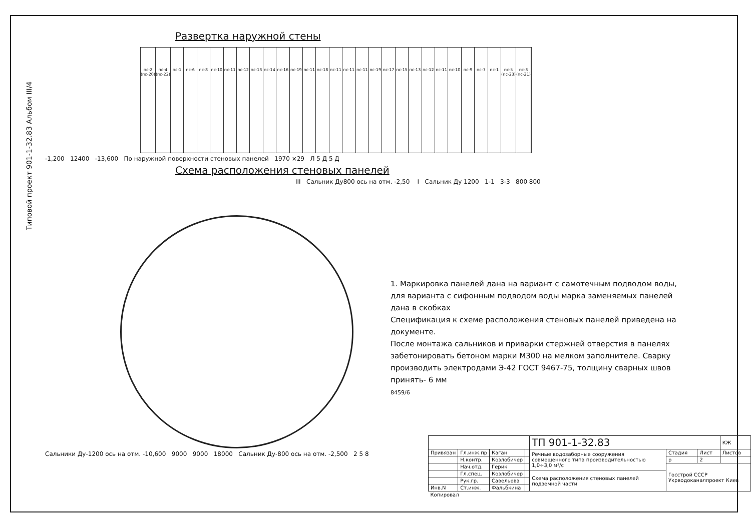Типовой проект 901-1-32.83 Альбом III/4
Развертка наружной стены
пс-2 (пс-20) пс-4 (пс-22) пс-1 пс-6 пс-8 пс-10 пс-11 пс-12 пс-13 пс-14 пс-16 пс-19 пс-11 пс-18 пс-11 пс-11 пс-11 пс-19 пс-17 пс-15 пс-13 пс-12 пс-11 пс-10 пс-9 пс-7 пс-1 пс-5 (пс-23) пс-3 (пс-21)
-1,200 12400 -13,600 По наружной поверхности стеновых панелей 1970 ×29 Л 5 Д 5 Д
Схема расположения стеновых панелей
III Сальник Ду800 ось на отм. -2,50 I Сальник Ду 1200 1-1 3-3 800 800
Сальники Ду-1200 ось на отм. -10,600 9000 9000 18000 Сальник Ду-800 ось на отм. -2,500 2 5 8
1. Маркировка панелей дана на вариант с самотечным подводом воды, для варианта с сифонным подводом воды марка заменяемых панелей дана в скобках
Спецификация к схеме расположения стеновых панелей приведена на документе.
После монтажа сальников и приварки стержней отверстия в панелях забетонировать бетоном марки М300 на мелком заполнителе. Сварку производить электродами Э-42 ГОСТ 9467-75, толщину сварных швов принять- 6 мм
8459/6
| | | | | ТП 901-1-32.83 | | | КЖ |
| Привязан | Гл.инж.пр | Каган | | Речные водозаборные сооружения совмещенного типа производительностью 1,0÷3,0 м³/с | Стадия | Лист | Листов |
| | Н.контр. | Козлобичер | | | р | 2 | |
| | Нач.отд. | Герик | | | Госстрой СССР Укрводоканалпроект Киев | | |
| | Гл.спец. | Козлобичер | | Схема расположения стеновых панелей подземной части | | | |
| | Рук.гр. | Савельева | | | | | |
| Инв.N | Ст.инж. | Фальбкина | | | | | |
| Копировал | | | | | | | |